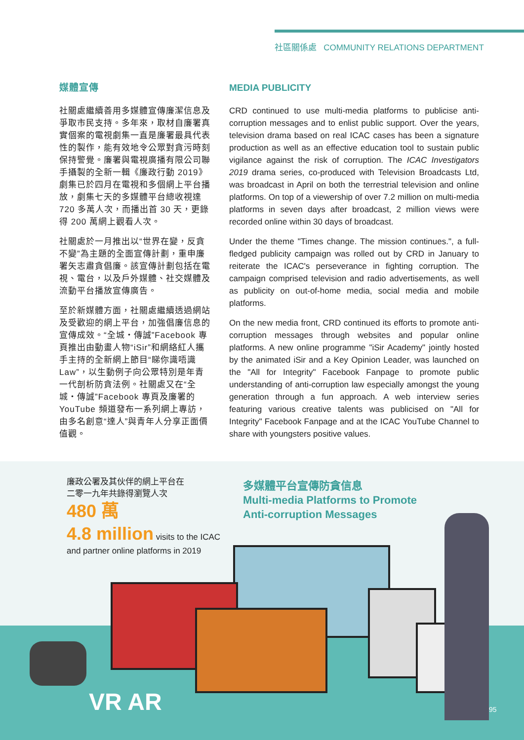社區關係處 COMMUNITY RELATIONS DEPARTMENT
媒體宣傳
社關處繼續善用多媒體宣傳廉潔信息及爭取市民支持。多年來，取材自廉署真實個案的電視劇集一直是廉署最具代表性的製作，能有效地令公眾對貪污時刻保持警覺。廉署與電視廣播有限公司聯手攝製的全新一輯《廉政行動 2019》劇集已於四月在電視和多個網上平台播放，劇集七天的多媒體平台總收視達 720 多萬人次，而播出首 30 天，更錄得 200 萬網上觀看人次。
社關處於一月推出以“世界在變，反貪不變”為主題的全面宣傳計劃，重申廉署矢志肅貪倡廉。該宣傳計劃包括在電視、電台，以及戶外媒體、社交媒體及流動平台播放宣傳廣告。
至於新媒體方面，社關處繼續透過網站及受歡迎的網上平台，加強倡廉信息的宣傳成效。“全城‧傳誠”Facebook 專頁推出由動畫人物“iSir”和網絡紅人攜手主持的全新網上節目“睇你識唔識 Law”，以生動例子向公眾特別是年青一代剖析防貪法例。社關處又在“全城‧傳誠”Facebook 專頁及廉署的 YouTube 頻道發布一系列網上專訪，由多名創意“達人”與青年人分享正面價值觀。
MEDIA PUBLICITY
CRD continued to use multi-media platforms to publicise anti-corruption messages and to enlist public support. Over the years, television drama based on real ICAC cases has been a signature production as well as an effective education tool to sustain public vigilance against the risk of corruption. The ICAC Investigators 2019 drama series, co-produced with Television Broadcasts Ltd, was broadcast in April on both the terrestrial television and online platforms. On top of a viewership of over 7.2 million on multi-media platforms in seven days after broadcast, 2 million views were recorded online within 30 days of broadcast.
Under the theme "Times change. The mission continues.", a full-fledged publicity campaign was rolled out by CRD in January to reiterate the ICAC's perseverance in fighting corruption. The campaign comprised television and radio advertisements, as well as publicity on out-of-home media, social media and mobile platforms.
On the new media front, CRD continued its efforts to promote anti-corruption messages through websites and popular online platforms. A new online programme "iSir Academy" jointly hosted by the animated iSir and a Key Opinion Leader, was launched on the "All for Integrity" Facebook Fanpage to promote public understanding of anti-corruption law especially amongst the young generation through a fun approach. A web interview series featuring various creative talents was publicised on "All for Integrity" Facebook Fanpage and at the ICAC YouTube Channel to share with youngsters positive values.
廉政公署及其伙伴的網上平台在
二零一九年共錄得瀏覽人次
480 萬
4.8 million visits to the ICAC
and partner online platforms in 2019
多媒體平台宣傳防貪信息
Multi-media Platforms to Promote
Anti-corruption Messages
VR AR 95